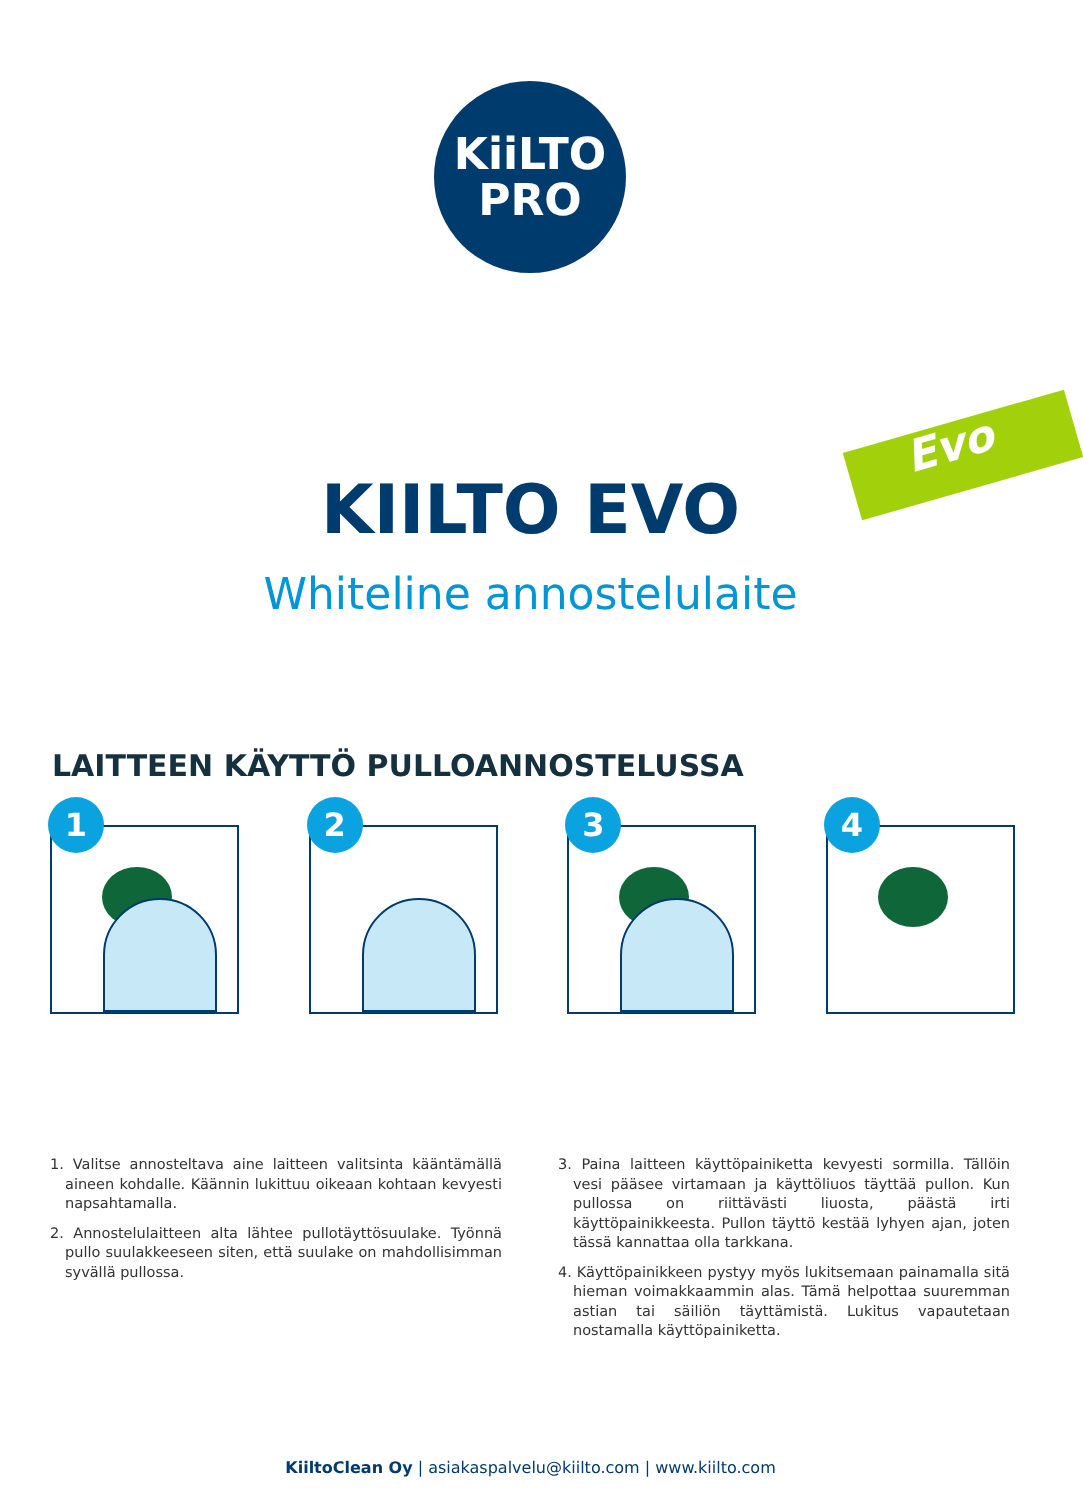KiiLTO
PRO
Evo
KIILTO EVO
Whiteline annostelulaite
LAITTEEN KÄYTTÖ PULLOANNOSTELUSSA
1
2
3
4
1. Valitse annosteltava aine laitteen valitsinta kääntämällä aineen kohdalle. Käännin lukittuu oikeaan kohtaan kevyesti napsahtamalla.
2. Annostelulaitteen alta lähtee pullotäyttösuulake. Työnnä pullo suulakkeeseen siten, että suulake on mahdollisimman syvällä pullossa.
3. Paina laitteen käyttöpainiketta kevyesti sormilla. Tällöin vesi pääsee virtamaan ja käyttöliuos täyttää pullon. Kun pullossa on riittävästi liuosta, päästä irti käyttöpainikkeesta. Pullon täyttö kestää lyhyen ajan, joten tässä kannattaa olla tarkkana.
4. Käyttöpainikkeen pystyy myös lukitsemaan painamalla sitä hieman voimakkaammin alas. Tämä helpottaa suuremman astian tai säiliön täyttämistä. Lukitus vapautetaan nostamalla käyttöpainiketta.
KiiltoClean Oy | asiakaspalvelu@kiilto.com | www.kiilto.com